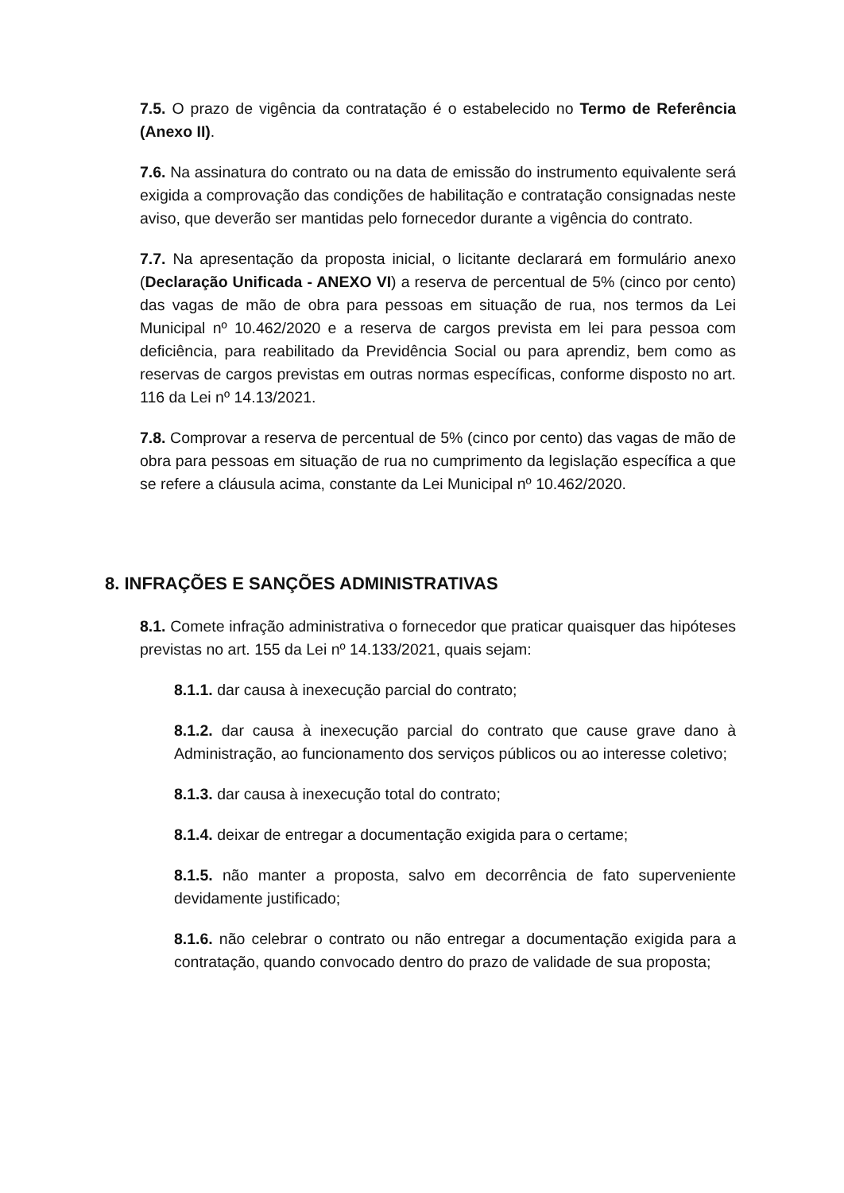7.5. O prazo de vigência da contratação é o estabelecido no Termo de Referência (Anexo II).
7.6. Na assinatura do contrato ou na data de emissão do instrumento equivalente será exigida a comprovação das condições de habilitação e contratação consignadas neste aviso, que deverão ser mantidas pelo fornecedor durante a vigência do contrato.
7.7. Na apresentação da proposta inicial, o licitante declarará em formulário anexo (Declaração Unificada - ANEXO VI) a reserva de percentual de 5% (cinco por cento) das vagas de mão de obra para pessoas em situação de rua, nos termos da Lei Municipal nº 10.462/2020 e a reserva de cargos prevista em lei para pessoa com deficiência, para reabilitado da Previdência Social ou para aprendiz, bem como as reservas de cargos previstas em outras normas específicas, conforme disposto no art. 116 da Lei nº 14.13/2021.
7.8. Comprovar a reserva de percentual de 5% (cinco por cento) das vagas de mão de obra para pessoas em situação de rua no cumprimento da legislação específica a que se refere a cláusula acima, constante da Lei Municipal nº 10.462/2020.
8. INFRAÇÕES E SANÇÕES ADMINISTRATIVAS
8.1. Comete infração administrativa o fornecedor que praticar quaisquer das hipóteses previstas no art. 155 da Lei nº 14.133/2021, quais sejam:
8.1.1. dar causa à inexecução parcial do contrato;
8.1.2. dar causa à inexecução parcial do contrato que cause grave dano à Administração, ao funcionamento dos serviços públicos ou ao interesse coletivo;
8.1.3. dar causa à inexecução total do contrato;
8.1.4. deixar de entregar a documentação exigida para o certame;
8.1.5. não manter a proposta, salvo em decorrência de fato superveniente devidamente justificado;
8.1.6. não celebrar o contrato ou não entregar a documentação exigida para a contratação, quando convocado dentro do prazo de validade de sua proposta;